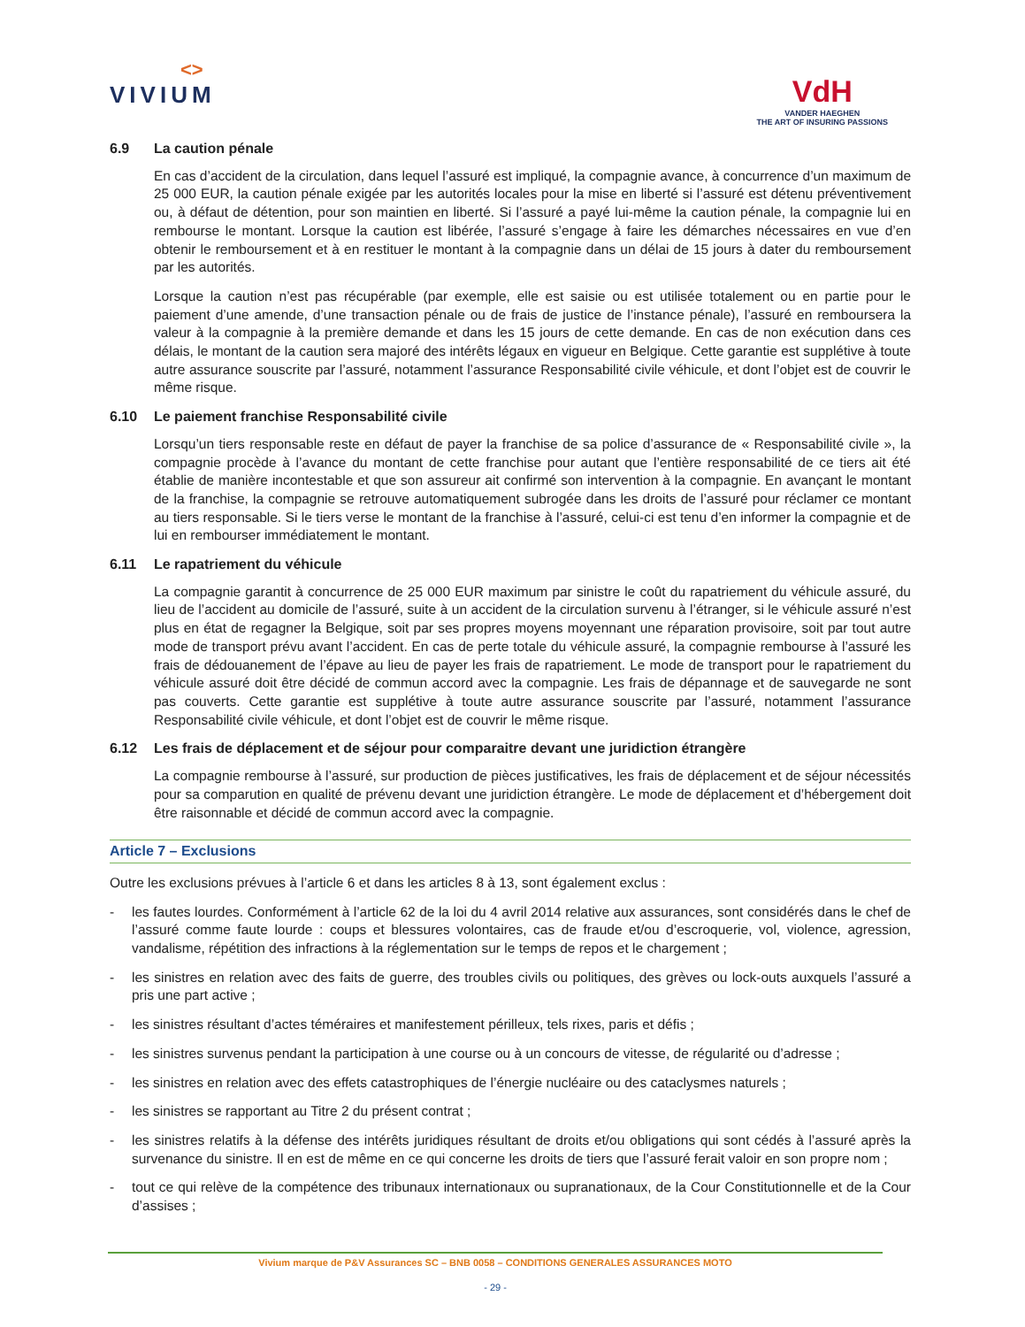<>
VIVIUM
VdH
VANDER HAEGHEN
THE ART OF INSURING PASSIONS
6.9 La caution pénale
En cas d’accident de la circulation, dans lequel l’assuré est impliqué, la compagnie avance, à concurrence d’un maximum de 25 000 EUR, la caution pénale exigée par les autorités locales pour la mise en liberté si l’assuré est détenu préventivement ou, à défaut de détention, pour son maintien en liberté. Si l’assuré a payé lui-même la caution pénale, la compagnie lui en rembourse le montant. Lorsque la caution est libérée, l’assuré s’engage à faire les démarches nécessaires en vue d’en obtenir le remboursement et à en restituer le montant à la compagnie dans un délai de 15 jours à dater du remboursement par les autorités.
Lorsque la caution n’est pas récupérable (par exemple, elle est saisie ou est utilisée totalement ou en partie pour le paiement d’une amende, d’une transaction pénale ou de frais de justice de l’instance pénale), l’assuré en remboursera la valeur à la compagnie à la première demande et dans les 15 jours de cette demande. En cas de non exécution dans ces délais, le montant de la caution sera majoré des intérêts légaux en vigueur en Belgique. Cette garantie est supplétive à toute autre assurance souscrite par l’assuré, notamment l’assurance Responsabilité civile véhicule, et dont l’objet est de couvrir le même risque.
6.10 Le paiement franchise Responsabilité civile
Lorsqu’un tiers responsable reste en défaut de payer la franchise de sa police d’assurance de « Responsabilité civile », la compagnie procède à l’avance du montant de cette franchise pour autant que l’entière responsabilité de ce tiers ait été établie de manière incontestable et que son assureur ait confirmé son intervention à la compagnie. En avançant le montant de la franchise, la compagnie se retrouve automatiquement subrogée dans les droits de l’assuré pour réclamer ce montant au tiers responsable. Si le tiers verse le montant de la franchise à l’assuré, celui-ci est tenu d’en informer la compagnie et de lui en rembourser immédiatement le montant.
6.11 Le rapatriement du véhicule
La compagnie garantit à concurrence de 25 000 EUR maximum par sinistre le coût du rapatriement du véhicule assuré, du lieu de l’accident au domicile de l’assuré, suite à un accident de la circulation survenu à l’étranger, si le véhicule assuré n’est plus en état de regagner la Belgique, soit par ses propres moyens moyennant une réparation provisoire, soit par tout autre mode de transport prévu avant l’accident. En cas de perte totale du véhicule assuré, la compagnie rembourse à l’assuré les frais de dédouanement de l’épave au lieu de payer les frais de rapatriement. Le mode de transport pour le rapatriement du véhicule assuré doit être décidé de commun accord avec la compagnie. Les frais de dépannage et de sauvegarde ne sont pas couverts. Cette garantie est supplétive à toute autre assurance souscrite par l’assuré, notamment l’assurance Responsabilité civile véhicule, et dont l’objet est de couvrir le même risque.
6.12 Les frais de déplacement et de séjour pour comparaitre devant une juridiction étrangère
La compagnie rembourse à l’assuré, sur production de pièces justificatives, les frais de déplacement et de séjour nécessités pour sa comparution en qualité de prévenu devant une juridiction étrangère. Le mode de déplacement et d’hébergement doit être raisonnable et décidé de commun accord avec la compagnie.
Article 7 – Exclusions
Outre les exclusions prévues à l’article 6 et dans les articles 8 à 13, sont également exclus :
- les fautes lourdes. Conformément à l’article 62 de la loi du 4 avril 2014 relative aux assurances, sont considérés dans le chef de l’assuré comme faute lourde : coups et blessures volontaires, cas de fraude et/ou d’escroquerie, vol, violence, agression, vandalisme, répétition des infractions à la réglementation sur le temps de repos et le chargement ;
- les sinistres en relation avec des faits de guerre, des troubles civils ou politiques, des grèves ou lock-outs auxquels l’assuré a pris une part active ;
- les sinistres résultant d’actes téméraires et manifestement périlleux, tels rixes, paris et défis ;
- les sinistres survenus pendant la participation à une course ou à un concours de vitesse, de régularité ou d’adresse ;
- les sinistres en relation avec des effets catastrophiques de l’énergie nucléaire ou des cataclysmes naturels ;
- les sinistres se rapportant au Titre 2 du présent contrat ;
- les sinistres relatifs à la défense des intérêts juridiques résultant de droits et/ou obligations qui sont cédés à l’assuré après la survenance du sinistre. Il en est de même en ce qui concerne les droits de tiers que l’assuré ferait valoir en son propre nom ;
- tout ce qui relève de la compétence des tribunaux internationaux ou supranationaux, de la Cour Constitutionnelle et de la Cour d’assises ;
Vivium marque de P&V Assurances SC – BNB 0058 – CONDITIONS GENERALES ASSURANCES MOTO
- 29 -